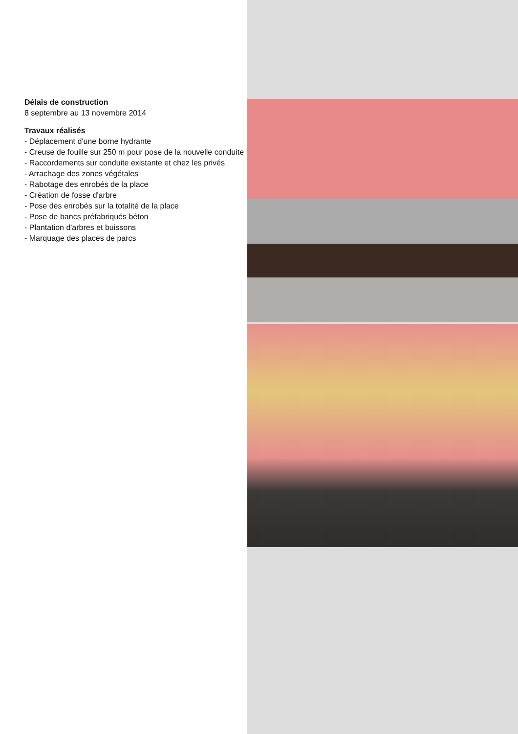Délais de construction
8 septembre au 13 novembre 2014
Travaux réalisés
- Déplacement d'une borne hydrante
- Creuse de fouille sur 250 m pour pose de la nouvelle conduite
- Raccordements sur conduite existante et chez les privés
- Arrachage des zones végétales
- Rabotage des enrobés de la place
- Création de fosse d'arbre
- Pose des enrobés sur la totalité de la place
- Pose de bancs préfabriqués béton
- Plantation d'arbres et buissons
- Marquage des places de parcs